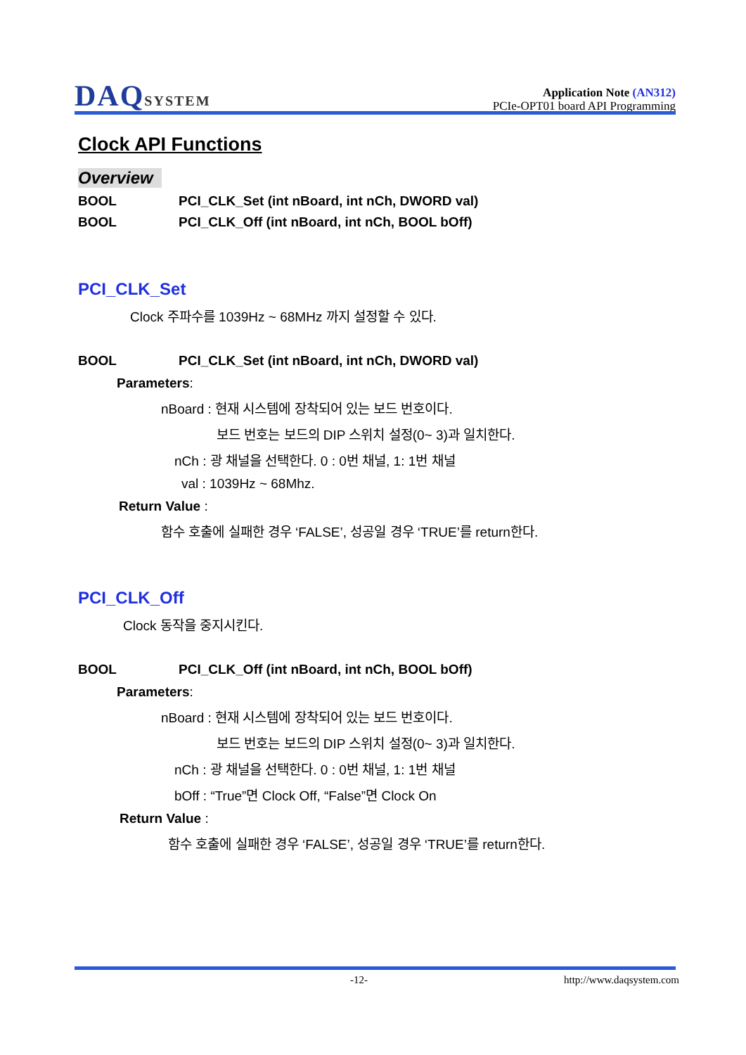DAQSYSTEM
Application Note (AN312)
PCIe-OPT01 board API Programming
Clock API Functions
Overview
BOOL PCI_CLK_Set (int nBoard, int nCh, DWORD val)
BOOL PCI_CLK_Off (int nBoard, int nCh, BOOL bOff)
PCI_CLK_Set
Clock 주파수를 1039Hz ~ 68MHz 까지 설정할 수 있다.
BOOL PCI_CLK_Set (int nBoard, int nCh, DWORD val)
Parameters:
nBoard : 현재 시스템에 장착되어 있는 보드 번호이다.
보드 번호는 보드의 DIP 스위치 설정(0~ 3)과 일치한다.
nCh : 광 채널을 선택한다. 0 : 0번 채널, 1: 1번 채널
val : 1039Hz ~ 68Mhz.
Return Value :
함수 호출에 실패한 경우 ‘FALSE’, 성공일 경우 ‘TRUE’를 return한다.
PCI_CLK_Off
Clock 동작을 중지시킨다.
BOOL PCI_CLK_Off (int nBoard, int nCh, BOOL bOff)
Parameters:
nBoard : 현재 시스템에 장착되어 있는 보드 번호이다.
보드 번호는 보드의 DIP 스위치 설정(0~ 3)과 일치한다.
nCh : 광 채널을 선택한다. 0 : 0번 채널, 1: 1번 채널
bOff : “True”면 Clock Off, “False”면 Clock On
Return Value :
함수 호출에 실패한 경우 ‘FALSE’, 성공일 경우 ‘TRUE’를 return한다.
-12- http://www.daqsystem.com